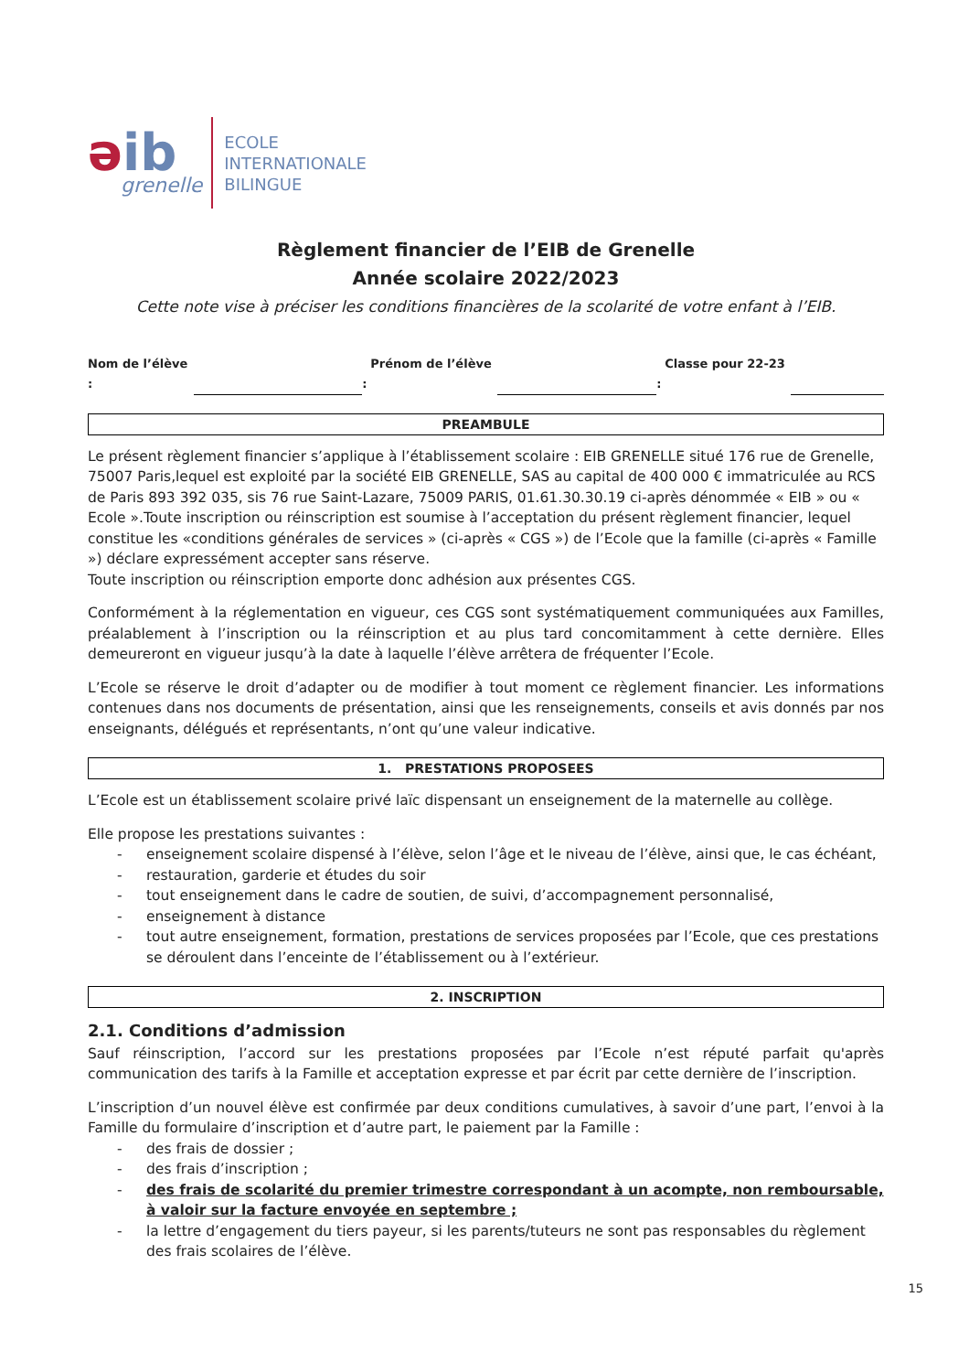əib
grenelle
ECOLE
INTERNATIONALE
BILINGUE
Règlement financier de l’EIB de Grenelle
Année scolaire 2022/2023
Cette note vise à préciser les conditions financières de la scolarité de votre enfant à l’EIB.
Nom de l’élève : Prénom de l’élève : Classe pour 22-23 :
PREAMBULE
Le présent règlement financier s’applique à l’établissement scolaire : EIB GRENELLE situé 176 rue de Grenelle, 75007 Paris,lequel est exploité par la société EIB GRENELLE, SAS au capital de 400 000 € immatriculée au RCS de Paris 893 392 035, sis 76 rue Saint-Lazare, 75009 PARIS, 01.61.30.30.19 ci-après dénommée « EIB » ou « Ecole ».Toute inscription ou réinscription est soumise à l’acceptation du présent règlement financier, lequel constitue les «conditions générales de services » (ci-après « CGS ») de l’Ecole que la famille (ci-après « Famille ») déclare expressément accepter sans réserve.
Toute inscription ou réinscription emporte donc adhésion aux présentes CGS.
Conformément à la réglementation en vigueur, ces CGS sont systématiquement communiquées aux Familles, préalablement à l’inscription ou la réinscription et au plus tard concomitamment à cette dernière. Elles demeureront en vigueur jusqu’à la date à laquelle l’élève arrêtera de fréquenter l’Ecole.
L’Ecole se réserve le droit d’adapter ou de modifier à tout moment ce règlement financier. Les informations contenues dans nos documents de présentation, ainsi que les renseignements, conseils et avis donnés par nos enseignants, délégués et représentants, n’ont qu’une valeur indicative.
1. PRESTATIONS PROPOSEES
L’Ecole est un établissement scolaire privé laïc dispensant un enseignement de la maternelle au collège.
Elle propose les prestations suivantes :
- enseignement scolaire dispensé à l’élève, selon l’âge et le niveau de l’élève, ainsi que, le cas échéant,
- restauration, garderie et études du soir
- tout enseignement dans le cadre de soutien, de suivi, d’accompagnement personnalisé,
- enseignement à distance
- tout autre enseignement, formation, prestations de services proposées par l’Ecole, que ces prestations se déroulent dans l’enceinte de l’établissement ou à l’extérieur.
2. INSCRIPTION
2.1. Conditions d’admission
Sauf réinscription, l’accord sur les prestations proposées par l’Ecole n’est réputé parfait qu'après communication des tarifs à la Famille et acceptation expresse et par écrit par cette dernière de l’inscription.
L’inscription d’un nouvel élève est confirmée par deux conditions cumulatives, à savoir d’une part, l’envoi à la Famille du formulaire d’inscription et d’autre part, le paiement par la Famille :
- des frais de dossier ;
- des frais d’inscription ;
- des frais de scolarité du premier trimestre correspondant à un acompte, non remboursable, à valoir sur la facture envoyée en septembre ;
- la lettre d’engagement du tiers payeur, si les parents/tuteurs ne sont pas responsables du règlement des frais scolaires de l’élève.
15